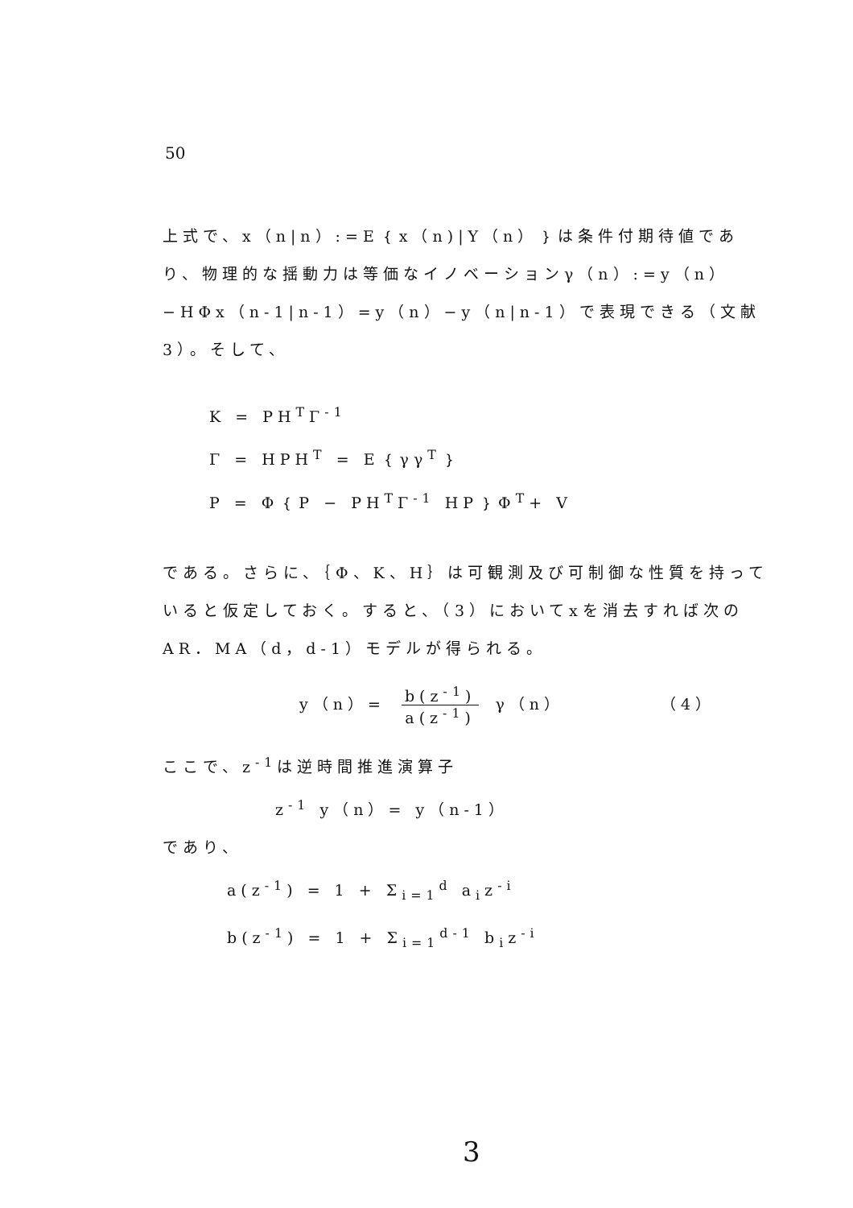50
上式で、x（n|n）:=E｛x（n)|Y（n）｝は条件付期待値であり、物理的な揺動力は等価なイノベーションγ（n）:=y（n）−HΦx（n-1|n-1）=y（n）−y（n|n-1）で表現できる（文献3）。そして、
K = PH<sup>T</sup>Γ<sup>-1</sup>
Γ = HPH<sup>T</sup> = E｛γγ<sup>T</sup>｝
P = Φ｛P − PH<sup>T</sup>Γ<sup>-1</sup> HP｝Φ<sup>T</sup>+ V
である。さらに、｛Φ、K、H｝は可観測及び可制御な性質を持っていると仮定しておく。すると、（3）においてxを消去すれば次のAR．MA（d，d-1）モデルが得られる。
y（n）= b(z<sup>-1</sup>) a(z<sup>-1</sup>) γ（n） （4）
ここで、z<sup>-1</sup>は逆時間推進演算子
z<sup>-1</sup> y（n）= y（n-1）
であり、
a(z<sup>-1</sup>) = 1 + Σ<sub>i=1</sub><sup>d</sup> a<sub>i</sub>z<sup>-i</sup>
b(z<sup>-1</sup>) = 1 + Σ<sub>i=1</sub><sup>d-1</sup> b<sub>i</sub>z<sup>-i</sup>
3